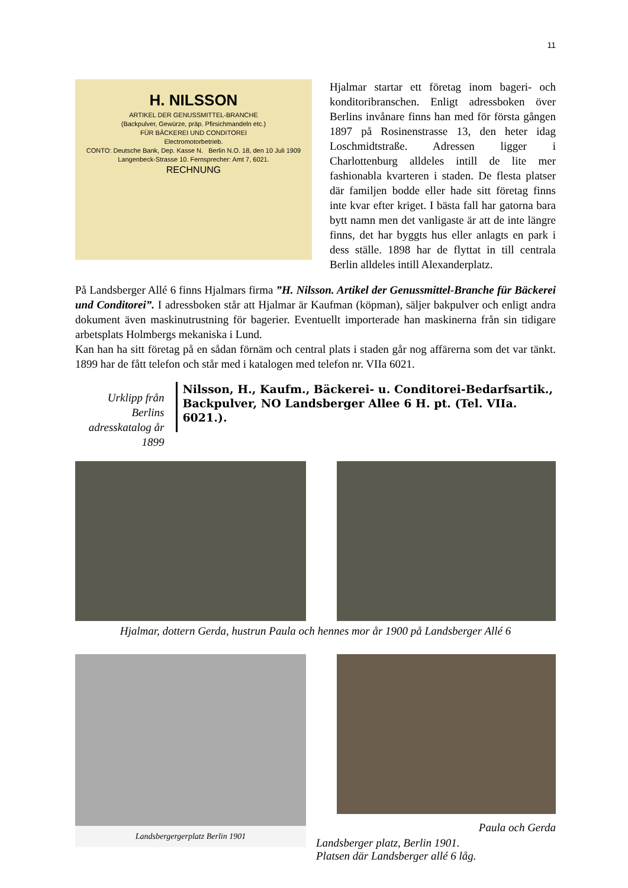11
H. NILSSON
ARTIKEL DER GENUSSMITTEL-BRANCHE
(Backpulver, Gewürze, präp. Pfirsichmandeln etc.)
FÜR BÄCKEREI UND CONDITOREI
Electromotorbetrieb.
CONTO: Deutsche Bank, Dep. Kasse N. Berlin N.O. 18, den 10 Juli 1909
Langenbeck-Strasse 10. Fernsprecher: Amt 7, 6021.
RECHNUNG
Hjalmar startar ett företag inom bageri- och konditoribranschen. Enligt adressboken över Berlins invånare finns han med för första gången 1897 på Rosinenstrasse 13, den heter idag Loschmidtstraße. Adressen ligger i Charlottenburg alldeles intill de lite mer fashionabla kvarteren i staden. De flesta platser där familjen bodde eller hade sitt företag finns inte kvar efter kriget. I bästa fall har gatorna bara bytt namn men det vanligaste är att de inte längre finns, det har byggts hus eller anlagts en park i dess ställe. 1898 har de flyttat in till centrala Berlin alldeles intill Alexanderplatz.
På Landsberger Allé 6 finns Hjalmars firma ”H. Nilsson. Artikel der Genussmittel-Branche für Bäckerei und Conditorei”. I adressboken står att Hjalmar är Kaufman (köpman), säljer bakpulver och enligt andra dokument även maskinutrustning för bagerier. Eventuellt importerade han maskinerna från sin tidigare arbetsplats Holmbergs mekaniska i Lund.
Kan han ha sitt företag på en sådan förnäm och central plats i staden går nog affärerna som det var tänkt. 1899 har de fått telefon och står med i katalogen med telefon nr. VIIa 6021.
Urklipp från Berlins adresskatalog år 1899
Nilsson, H., Kaufm., Bäckerei- u. Conditorei-Bedarfsartik., Backpulver, NO Landsberger Allee 6 H. pt. (Tel. VIIa. 6021.).
Hjalmar, dottern Gerda, hustrun Paula och hennes mor år 1900 på Landsberger Allé 6
Landsbergergerplatz Berlin 1901
Paula och Gerda
Landsberger platz, Berlin 1901.
Platsen där Landsberger allé 6 låg.